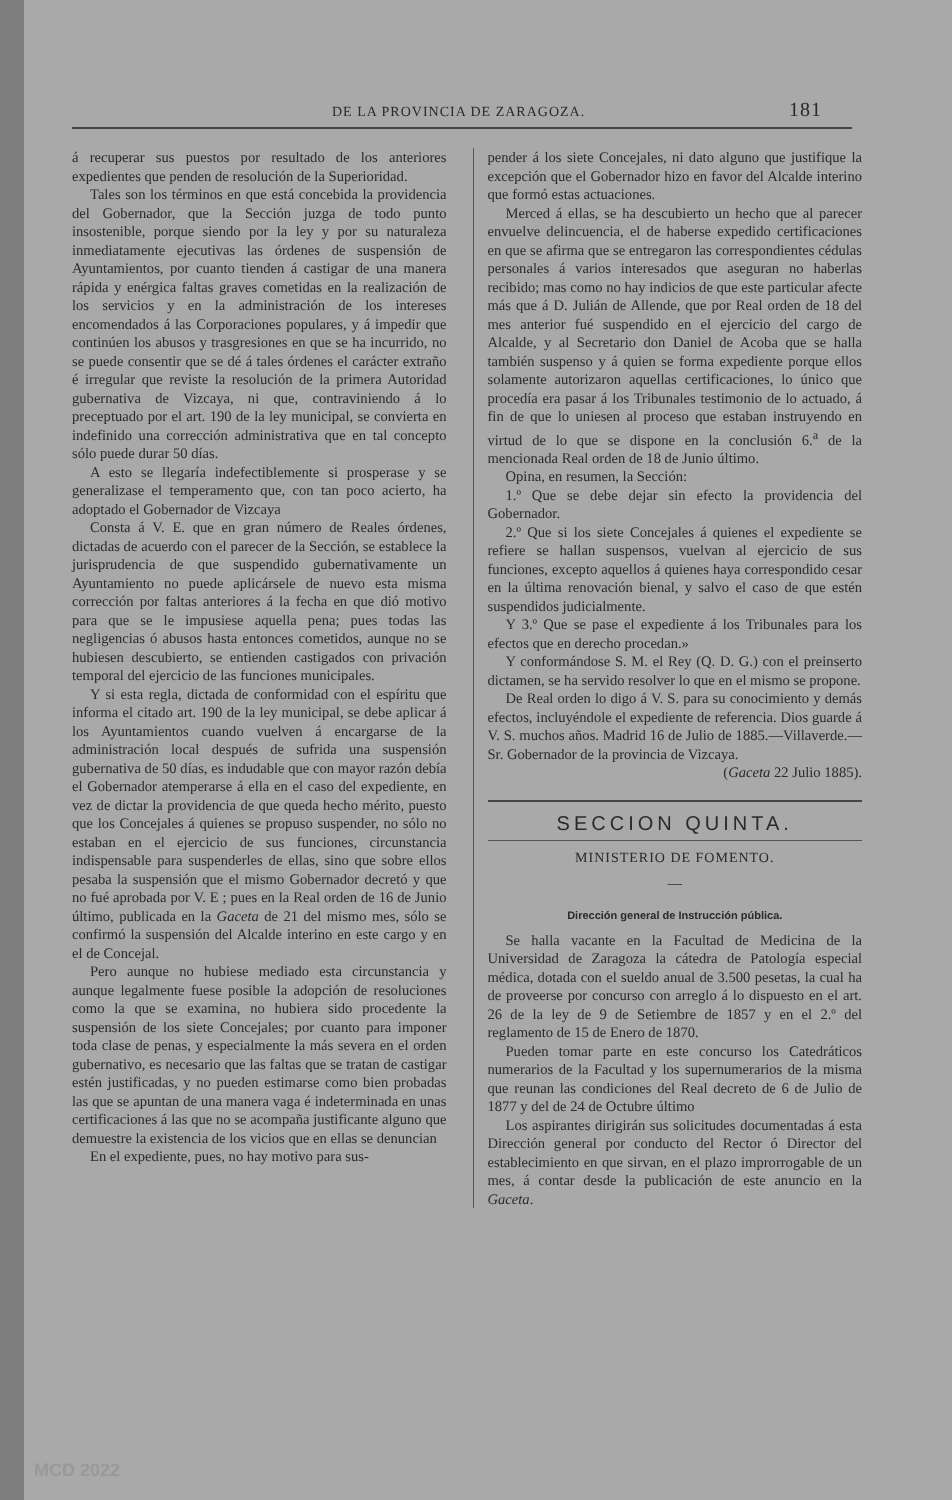DE LA PROVINCIA DE ZARAGOZA. 181
á recuperar sus puestos por resultado de los anteriores expedientes que penden de resolución de la Superioridad.
Tales son los términos en que está concebida la providencia del Gobernador, que la Sección juzga de todo punto insostenible, porque siendo por la ley y por su naturaleza inmediatamente ejecutivas las órdenes de suspensión de Ayuntamientos, por cuanto tienden á castigar de una manera rápida y enérgica faltas graves cometidas en la realización de los servicios y en la administración de los intereses encomendados á las Corporaciones populares, y á impedir que continúen los abusos y trasgresiones en que se ha incurrido, no se puede consentir que se dé á tales órdenes el carácter extraño é irregular que reviste la resolución de la primera Autoridad gubernativa de Vizcaya, ni que, contraviniendo á lo preceptuado por el art. 190 de la ley municipal, se convierta en indefinido una corrección administrativa que en tal concepto sólo puede durar 50 días.
A esto se llegaría indefectiblemente si prosperase y se generalizase el temperamento que, con tan poco acierto, ha adoptado el Gobernador de Vizcaya
Consta á V. E. que en gran número de Reales órdenes, dictadas de acuerdo con el parecer de la Sección, se establece la jurisprudencia de que suspendido gubernativamente un Ayuntamiento no puede aplicársele de nuevo esta misma corrección por faltas anteriores á la fecha en que dió motivo para que se le impusiese aquella pena; pues todas las negligencias ó abusos hasta entonces cometidos, aunque no se hubiesen descubierto, se entienden castigados con privación temporal del ejercicio de las funciones municipales.
Y si esta regla, dictada de conformidad con el espíritu que informa el citado art. 190 de la ley municipal, se debe aplicar á los Ayuntamientos cuando vuelven á encargarse de la administración local después de sufrida una suspensión gubernativa de 50 días, es indudable que con mayor razón debía el Gobernador atemperarse á ella en el caso del expediente, en vez de dictar la providencia de que queda hecho mérito, puesto que los Concejales á quienes se propuso suspender, no sólo no estaban en el ejercicio de sus funciones, circunstancia indispensable para suspenderles de ellas, sino que sobre ellos pesaba la suspensión que el mismo Gobernador decretó y que no fué aprobada por V. E ; pues en la Real orden de 16 de Junio último, publicada en la Gaceta de 21 del mismo mes, sólo se confirmó la suspensión del Alcalde interino en este cargo y en el de Concejal.
Pero aunque no hubiese mediado esta circunstancia y aunque legalmente fuese posible la adopción de resoluciones como la que se examina, no hubiera sido procedente la suspensión de los siete Concejales; por cuanto para imponer toda clase de penas, y especialmente la más severa en el orden gubernativo, es necesario que las faltas que se tratan de castigar estén justificadas, y no pueden estimarse como bien probadas las que se apuntan de una manera vaga é indeterminada en unas certificaciones á las que no se acompaña justificante alguno que demuestre la existencia de los vicios que en ellas se denuncian
En el expediente, pues, no hay motivo para sus-
pender á los siete Concejales, ni dato alguno que justifique la excepción que el Gobernador hizo en favor del Alcalde interino que formó estas actuaciones.
Merced á ellas, se ha descubierto un hecho que al parecer envuelve delincuencia, el de haberse expedido certificaciones en que se afirma que se entregaron las correspondientes cédulas personales á varios interesados que aseguran no haberlas recibido; mas como no hay indicios de que este particular afecte más que á D. Julián de Allende, que por Real orden de 18 del mes anterior fué suspendido en el ejercicio del cargo de Alcalde, y al Secretario don Daniel de Acoba que se halla también suspenso y á quien se forma expediente porque ellos solamente autorizaron aquellas certificaciones, lo único que procedía era pasar á los Tribunales testimonio de lo actuado, á fin de que lo uniesen al proceso que estaban instruyendo en virtud de lo que se dispone en la conclusión 6.<sup>a</sup> de la mencionada Real orden de 18 de Junio último.
Opina, en resumen, la Sección:
1.º Que se debe dejar sin efecto la providencia del Gobernador.
2.º Que si los siete Concejales á quienes el expediente se refiere se hallan suspensos, vuelvan al ejercicio de sus funciones, excepto aquellos á quienes haya correspondido cesar en la última renovación bienal, y salvo el caso de que estén suspendidos judicialmente.
Y 3.º Que se pase el expediente á los Tribunales para los efectos que en derecho procedan.»
Y conformándose S. M. el Rey (Q. D. G.) con el preinserto dictamen, se ha servido resolver lo que en el mismo se propone.
De Real orden lo digo á V. S. para su conocimiento y demás efectos, incluyéndole el expediente de referencia. Dios guarde á V. S. muchos años. Madrid 16 de Julio de 1885.—Villaverde.—Sr. Gobernador de la provincia de Vizcaya.
(Gaceta 22 Julio 1885).
SECCION QUINTA.
MINISTERIO DE FOMENTO.
—
Dirección general de Instrucción pública.
Se halla vacante en la Facultad de Medicina de la Universidad de Zaragoza la cátedra de Patología especial médica, dotada con el sueldo anual de 3.500 pesetas, la cual ha de proveerse por concurso con arreglo á lo dispuesto en el art. 26 de la ley de 9 de Setiembre de 1857 y en el 2.º del reglamento de 15 de Enero de 1870.
Pueden tomar parte en este concurso los Catedráticos numerarios de la Facultad y los supernumerarios de la misma que reunan las condiciones del Real decreto de 6 de Julio de 1877 y del de 24 de Octubre último
Los aspirantes dirigirán sus solicitudes documentadas á esta Dirección general por conducto del Rector ó Director del establecimiento en que sirvan, en el plazo improrrogable de un mes, á contar desde la publicación de este anuncio en la Gaceta.
MCD 2022